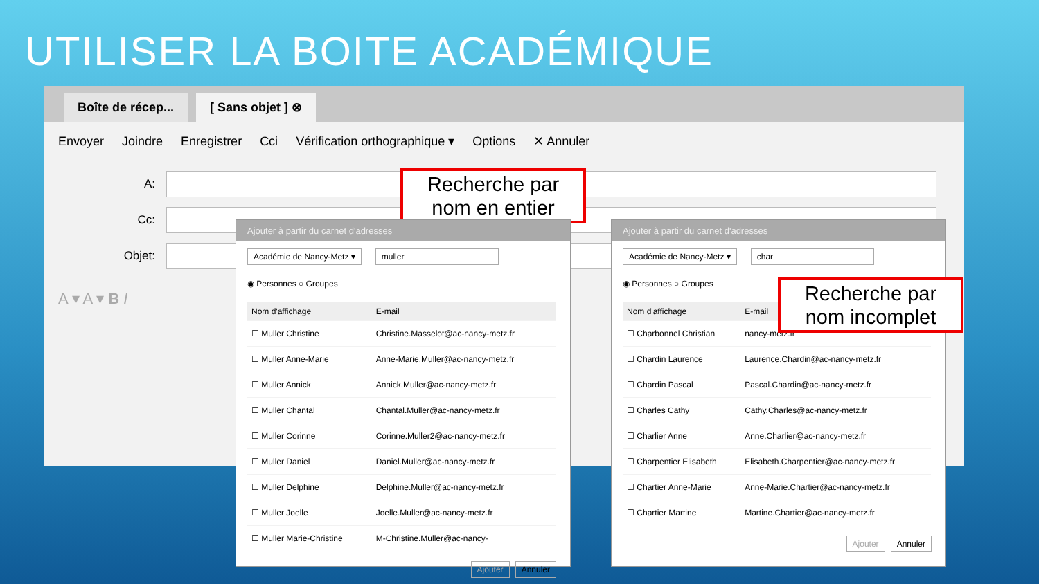UTILISER LA BOITE ACADÉMIQUE
Boîte de récep...
[ Sans objet ] ⊗
Envoyer Joindre Enregistrer Cci Vérification orthographique ▾ Options ✕ Annuler
A:
Cc:
Objet:
A ▾ A ▾ B I
Recherche par nom en entier
Ajouter à partir du carnet d'adresses
Académie de Nancy-Metz ▾ muller
◉ Personnes ○ Groupes
| Nom d'affichage | E-mail |
| --- | --- |
| ☐ Muller Christine | Christine.Masselot@ac-nancy-metz.fr |
| ☐ Muller Anne-Marie | Anne-Marie.Muller@ac-nancy-metz.fr |
| ☐ Muller Annick | Annick.Muller@ac-nancy-metz.fr |
| ☐ Muller Chantal | Chantal.Muller@ac-nancy-metz.fr |
| ☐ Muller Corinne | Corinne.Muller2@ac-nancy-metz.fr |
| ☐ Muller Daniel | Daniel.Muller@ac-nancy-metz.fr |
| ☐ Muller Delphine | Delphine.Muller@ac-nancy-metz.fr |
| ☐ Muller Joelle | Joelle.Muller@ac-nancy-metz.fr |
| ☐ Muller Marie-Christine | M-Christine.Muller@ac-nancy- |
Ajouter Annuler
Ajouter à partir du carnet d'adresses
Académie de Nancy-Metz ▾ char
◉ Personnes ○ Groupes
| Nom d'affichage | E-mail |
| --- | --- |
| ☐ Charbonnel Christian | nancy-metz.fr |
| ☐ Chardin Laurence | Laurence.Chardin@ac-nancy-metz.fr |
| ☐ Chardin Pascal | Pascal.Chardin@ac-nancy-metz.fr |
| ☐ Charles Cathy | Cathy.Charles@ac-nancy-metz.fr |
| ☐ Charlier Anne | Anne.Charlier@ac-nancy-metz.fr |
| ☐ Charpentier Elisabeth | Elisabeth.Charpentier@ac-nancy-metz.fr |
| ☐ Chartier Anne-Marie | Anne-Marie.Chartier@ac-nancy-metz.fr |
| ☐ Chartier Martine | Martine.Chartier@ac-nancy-metz.fr |
Ajouter Annuler
Recherche par nom incomplet